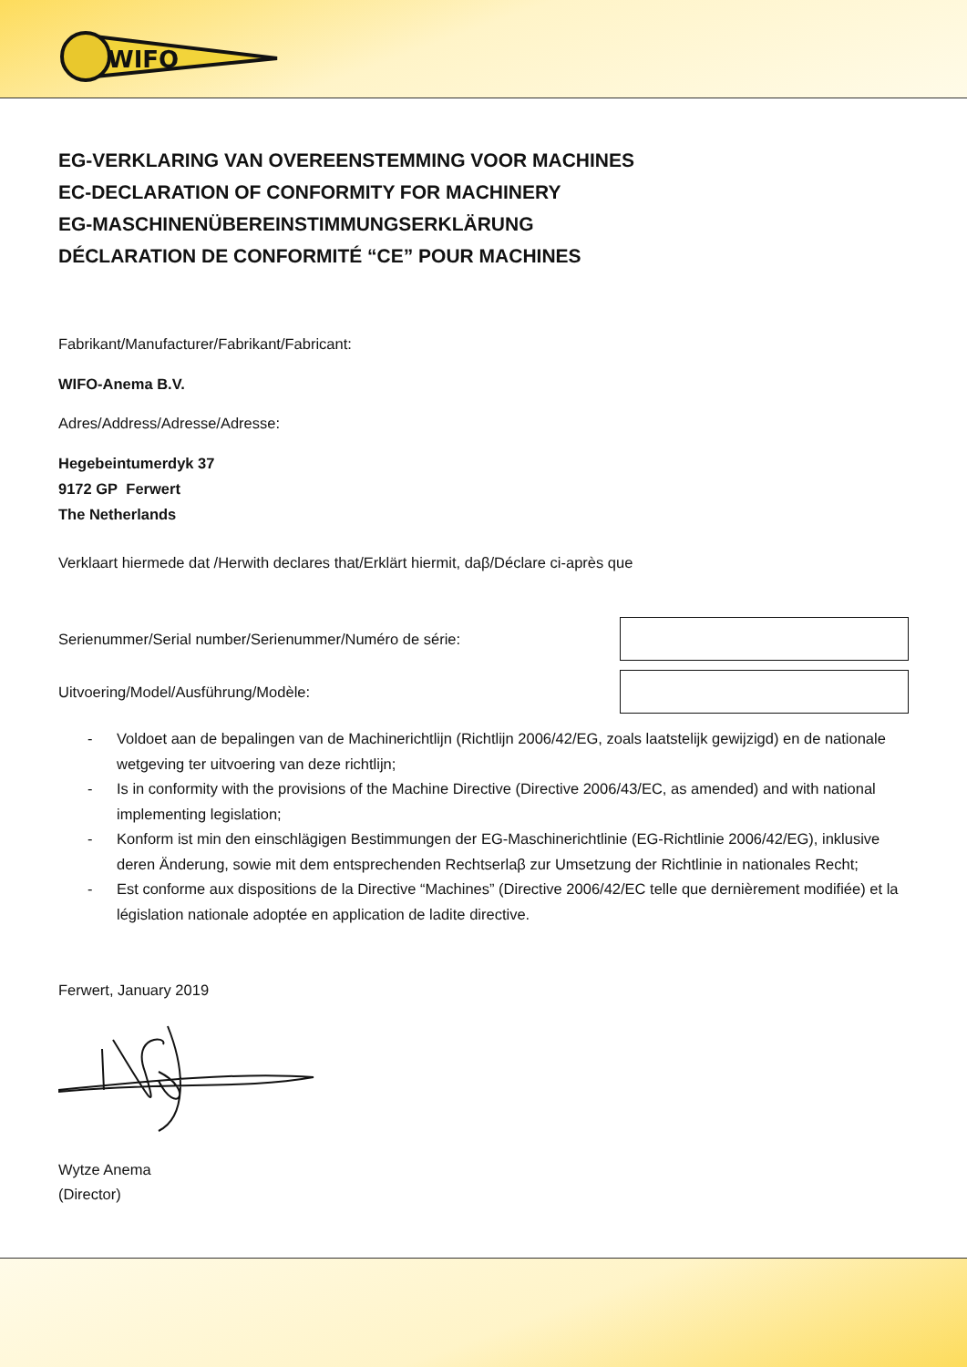WIFO
EG-VERKLARING VAN OVEREENSTEMMING VOOR MACHINES
EC-DECLARATION OF CONFORMITY FOR MACHINERY
EG-MASCHINENÜBEREINSTIMMUNGSERKLÄRUNG
DÉCLARATION DE CONFORMITÉ “CE” POUR MACHINES
Fabrikant/Manufacturer/Fabrikant/Fabricant:
WIFO-Anema B.V.
Adres/Address/Adresse/Adresse:
Hegebeintumerdyk 37
9172 GP Ferwert
The Netherlands
Verklaart hiermede dat /Herwith declares that/Erklärt hiermit, daβ/Déclare ci-après que
Serienummer/Serial number/Serienummer/Numéro de série:
Uitvoering/Model/Ausführung/Modèle:
- Voldoet aan de bepalingen van de Machinerichtlijn (Richtlijn 2006/42/EG, zoals laatstelijk gewijzigd) en de nationale wetgeving ter uitvoering van deze richtlijn;
- Is in conformity with the provisions of the Machine Directive (Directive 2006/43/EC, as amended) and with national implementing legislation;
- Konform ist min den einschlägigen Bestimmungen der EG-Maschinerichtlinie (EG-Richtlinie 2006/42/EG), inklusive deren Änderung, sowie mit dem entsprechenden Rechtserlaβ zur Umsetzung der Richtlinie in nationales Recht;
- Est conforme aux dispositions de la Directive “Machines” (Directive 2006/42/EC telle que dernièrement modifiée) et la législation nationale adoptée en application de ladite directive.
Ferwert, January 2019
Wytze Anema
(Director)